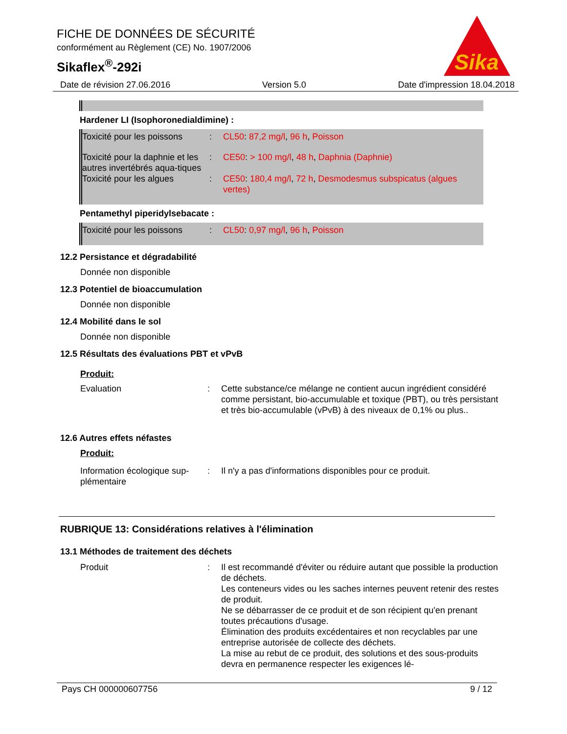FICHE DE DONNÉES DE SÉCURITÉ
conformément au Règlement (CE) No. 1907/2006
Sikaflex<sup>®</sup>-292i
Sika
Date de révision 27.06.2016 Version 5.0 Date d'impression 18.04.2018
Hardener LI (Isophoronedialdimine) :
Toxicité pour les poissons
: CL50: 87,2 mg/l, 96 h, Poisson
Toxicité pour la daphnie et les autres invertébrés aqua-tiques
: CE50: > 100 mg/l, 48 h, Daphnia (Daphnie)
Toxicité pour les algues : CE50: 180,4 mg/l, 72 h, Desmodesmus subspicatus (algues vertes)
Pentamethyl piperidylsebacate :
Toxicité pour les poissons
: CL50: 0,97 mg/l, 96 h, Poisson
12.2 Persistance et dégradabilité
Donnée non disponible
12.3 Potentiel de bioaccumulation
Donnée non disponible
12.4 Mobilité dans le sol
Donnée non disponible
12.5 Résultats des évaluations PBT et vPvB
Produit:
Evaluation : Cette substance/ce mélange ne contient aucun ingrédient considéré comme persistant, bio-accumulable et toxique (PBT), ou très persistant et très bio-accumulable (vPvB) à des niveaux de 0,1% ou plus..
12.6 Autres effets néfastes
Produit:
Information écologique sup-plémentaire
: Il n'y a pas d'informations disponibles pour ce produit.
RUBRIQUE 13: Considérations relatives à l'élimination
13.1 Méthodes de traitement des déchets
Produit : Il est recommandé d'éviter ou réduire autant que possible la production de déchets.
Les conteneurs vides ou les saches internes peuvent retenir des restes de produit.
Ne se débarrasser de ce produit et de son récipient qu'en prenant toutes précautions d'usage.
Élimination des produits excédentaires et non recyclables par une entreprise autorisée de collecte des déchets.
La mise au rebut de ce produit, des solutions et des sous-produits devra en permanence respecter les exigences lé-
Pays CH 000000607756 9 / 12